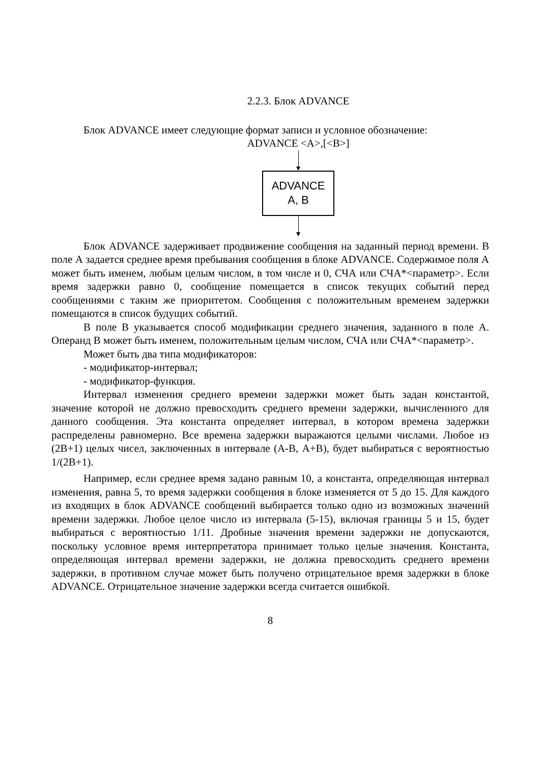2.2.3. Блок ADVANCE
Блок ADVANCE имеет следующие формат записи и условное обозначение:
ADVANCE <A>,[<B>]
ADVANCE
A, B
Блок ADVANCE задерживает продвижение сообщения на заданный период времени. В поле А задается среднее время пребывания сообщения в блоке ADVANCE. Содержимое поля А может быть именем, любым целым числом, в том числе и 0, СЧА или СЧА*<параметр>. Если время задержки равно 0, сообщение помещается в список текущих событий перед сообщениями с таким же приоритетом. Сообщения с положительным временем задержки помещаются в список будущих событий.
В поле В указывается способ модификации среднего значения, заданного в поле А. Операнд В может быть именем, положительным целым числом, СЧА или СЧА*<параметр>.
Может быть два типа модификаторов:
- модификатор-интервал;
- модификатор-функция.
Интервал изменения среднего времени задержки может быть задан константой, значение которой не должно превосходить среднего времени задержки, вычисленного для данного сообщения. Эта константа определяет интервал, в котором времена задержки распределены равномерно. Все времена задержки выражаются целыми числами. Любое из (2В+1) целых чисел, заключенных в интервале (А-В, А+В), будет выбираться с вероятностью 1/(2В+1).
Например, если среднее время задано равным 10, а константа, определяющая интервал изменения, равна 5, то время задержки сообщения в блоке изменяется от 5 до 15. Для каждого из входящих в блок ADVANCE сообщений выбирается только одно из возможных значений времени задержки. Любое целое число из интервала (5-15), включая границы 5 и 15, будет выбираться с вероятностью 1/11. Дробные значения времени задержки не допускаются, поскольку условное время интерпретатора принимает только целые значения. Константа, определяющая интервал времени задержки, не должна превосходить среднего времени задержки, в противном случае может быть получено отрицательное время задержки в блоке ADVANCE. Отрицательное значение задержки всегда считается ошибкой.
8